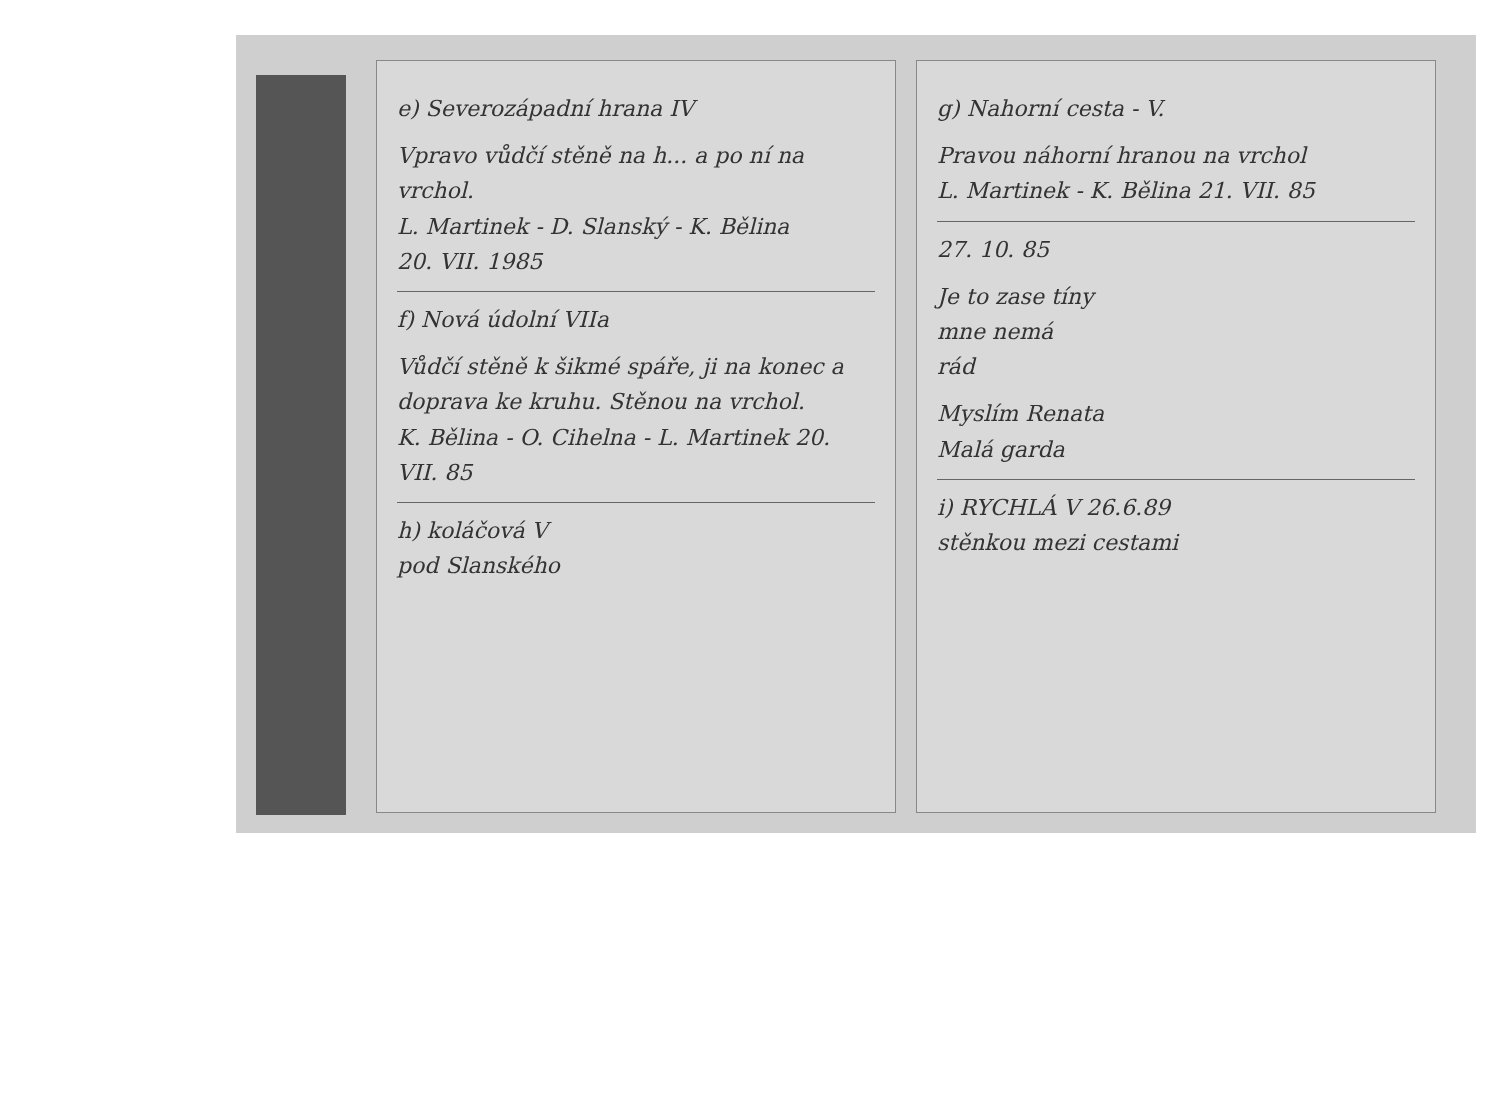e) Severozápadní hrana IV
Vpravo vůdčí stěně na h... a po ní na vrchol.
L. Martinek - D. Slanský - K. Bělina
20. VII. 1985
f) Nová údolní VIIa
Vůdčí stěně k šikmé spáře, ji na konec a doprava ke kruhu. Stěnou na vrchol.
K. Bělina - O. Cihelna - L. Martinek 20. VII. 85
h) koláčová V
pod Slanského
g) Nahorní cesta - V.
Pravou náhorní hranou na vrchol
L. Martinek - K. Bělina 21. VII. 85
27. 10. 85
Je to zase tíny
mne nemá
rád
Myslím Renata
Malá garda
i) RYCHLÁ V 26.6.89
stěnkou mezi cestami